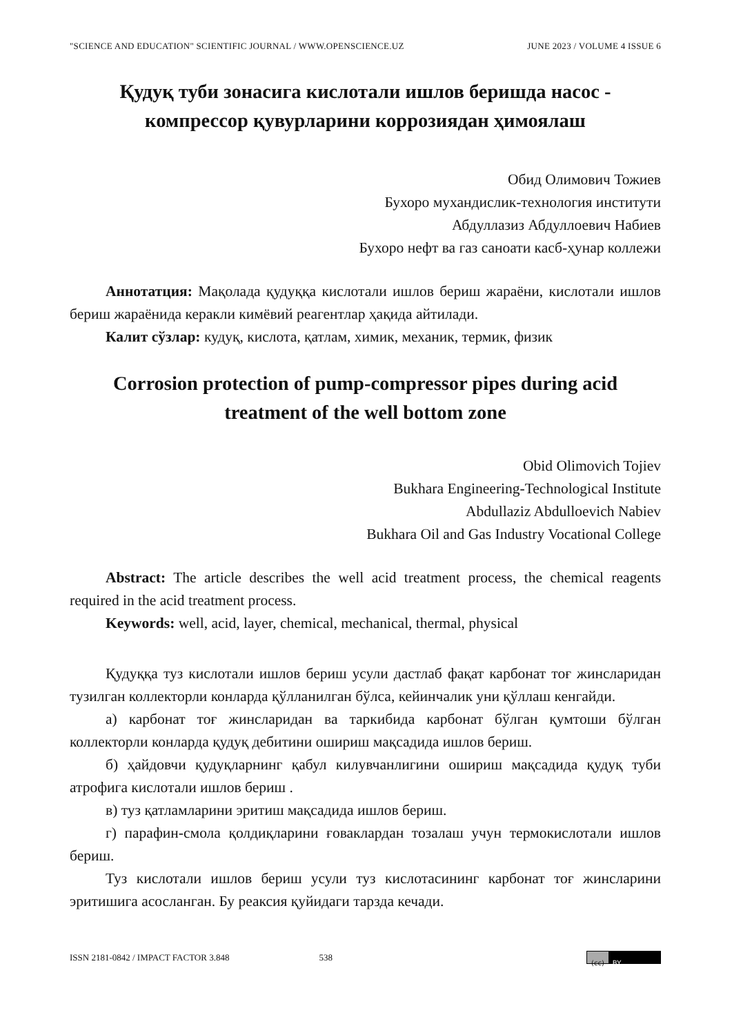"SCIENCE AND EDUCATION" SCIENTIFIC JOURNAL / WWW.OPENSCIENCE.UZ JUNE 2023 / VOLUME 4 ISSUE 6
Қудуқ туби зонасига кислотали ишлов беришда насос - компрессор қувурларини коррозиядан ҳимоялаш
Обид Олимович Тожиев
Бухоро мухандислик-технология институти
Абдуллазиз Абдуллоевич Набиев
Бухоро нефт ва газ саноати касб-ҳунар коллежи
Аннотатция: Мақолада қудуққа кислотали ишлов бериш жараёни, кислотали ишлов бериш жараёнида керакли кимёвий реагентлар ҳақида айтилади.
Калит сўзлар: кудуқ, кислота, қатлам, химик, механик, термик, физик
Corrosion protection of pump-compressor pipes during acid treatment of the well bottom zone
Obid Olimovich Tojiev
Bukhara Engineering-Technological Institute
Abdullaziz Abdulloevich Nabiev
Bukhara Oil and Gas Industry Vocational College
Abstract: The article describes the well acid treatment process, the chemical reagents required in the acid treatment process.
Keywords: well, acid, layer, chemical, mechanical, thermal, physical
Қудуққа туз кислотали ишлов бериш усули дастлаб фақат карбонат тоғ жинсларидан тузилган коллекторли конларда қўлланилган бўлса, кейинчалик уни қўллаш кенгайди.
а) карбонат тоғ жинсларидан ва таркибида карбонат бўлган қумтоши бўлган коллекторли конларда қудуқ дебитини ошириш мақсадида ишлов бериш.
б) ҳайдовчи қудуқларнинг қабул килувчанлигини ошириш мақсадида қудуқ туби атрофига кислотали ишлов бериш .
в) туз қатламларини эритиш мақсадида ишлов бериш.
г) парафин-смола қолдиқларини ғоваклардан тозалаш учун термокислотали ишлов бериш.
Туз кислотали ишлов бериш усули туз кислотасининг карбонат тоғ жинсларини эритишига асосланган. Бу реаксия қуйидаги тарзда кечади.
ISSN 2181-0842 / IMPACT FACTOR 3.848 538
(cc) BY